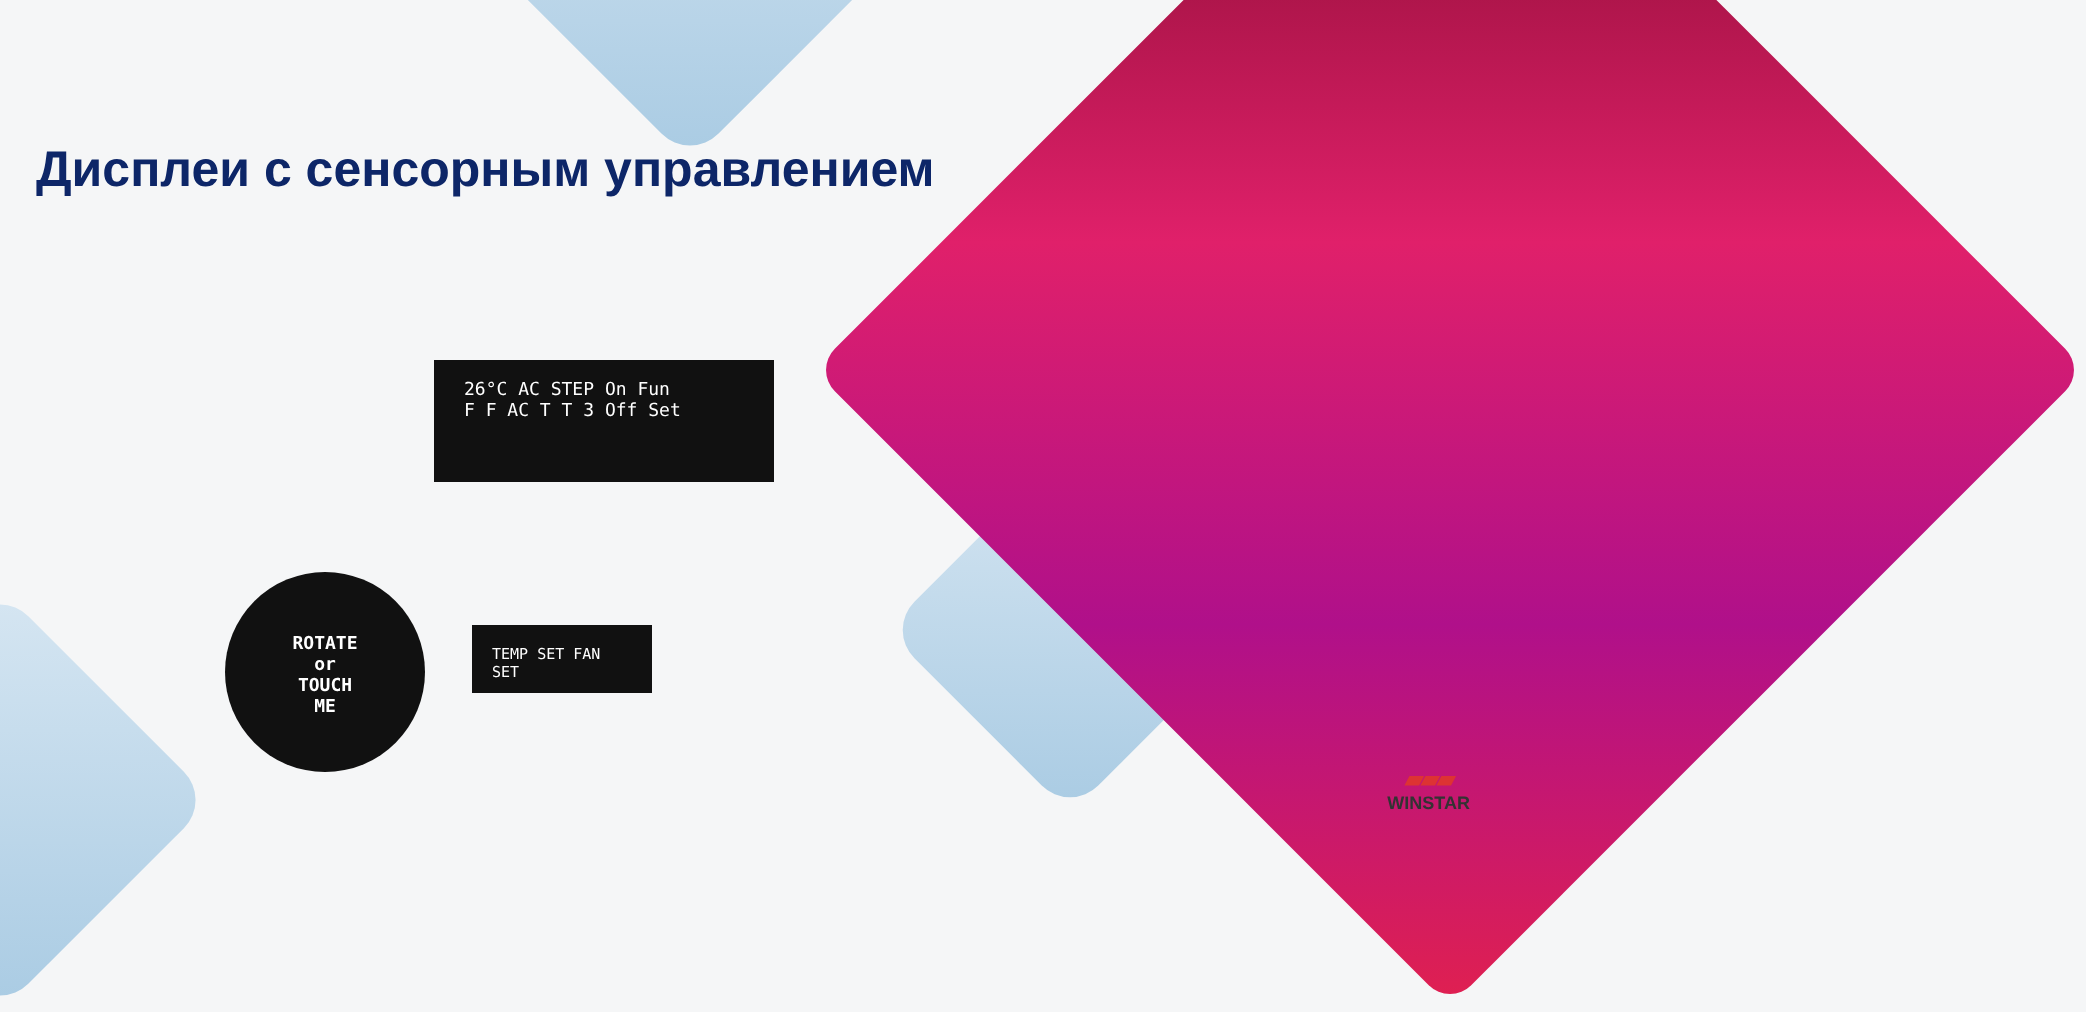Дисплеи с сенсорным управлением
26°C AC STEP On Fun
F F AC T T 3 Off Set
ROTATE
or
TOUCH
ME
TEMP SET FAN SET
▰▰▰
WINSTAR